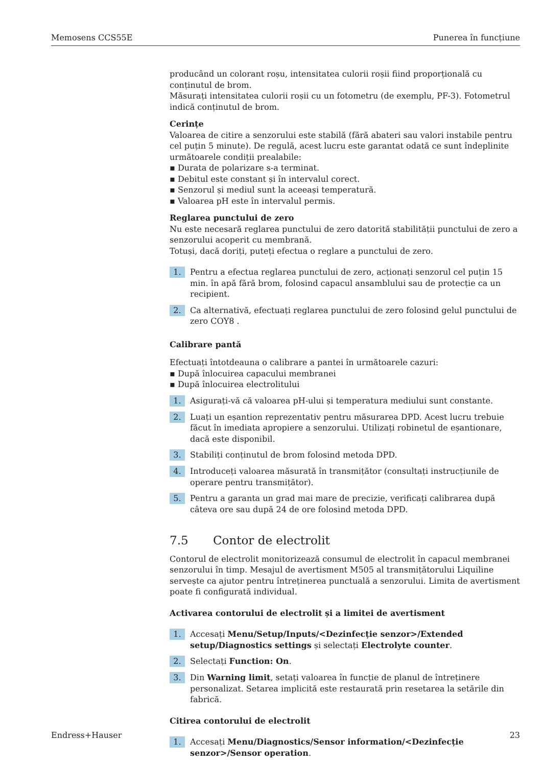Memosens CCS55E Punerea în funcțiune
producând un colorant roșu, intensitatea culorii roșii fiind proporțională cu conținutul de brom.
Măsurați intensitatea culorii roșii cu un fotometru (de exemplu, PF-3). Fotometrul indică conținutul de brom.
Cerințe
Valoarea de citire a senzorului este stabilă (fără abateri sau valori instabile pentru cel puțin 5 minute). De regulă, acest lucru este garantat odată ce sunt îndeplinite următoarele condiții prealabile:
Durata de polarizare s-a terminat.
Debitul este constant și în intervalul corect.
Senzorul și mediul sunt la aceeași temperatură.
Valoarea pH este în intervalul permis.
Reglarea punctului de zero
Nu este necesară reglarea punctului de zero datorită stabilității punctului de zero a senzorului acoperit cu membrană.
Totuși, dacă doriți, puteți efectua o reglare a punctului de zero.
1. Pentru a efectua reglarea punctului de zero, acționați senzorul cel puțin 15 min. în apă fără brom, folosind capacul ansamblului sau de protecție ca un recipient.
2. Ca alternativă, efectuați reglarea punctului de zero folosind gelul punctului de zero COY8 .
Calibrare pantă
Efectuați întotdeauna o calibrare a pantei în următoarele cazuri:
După înlocuirea capacului membranei
După înlocuirea electrolitului
1. Asigurați-vă că valoarea pH-ului și temperatura mediului sunt constante.
2. Luați un eșantion reprezentativ pentru măsurarea DPD. Acest lucru trebuie făcut în imediata apropiere a senzorului. Utilizați robinetul de eșantionare, dacă este disponibil.
3. Stabiliți conținutul de brom folosind metoda DPD.
4. Introduceți valoarea măsurată în transmițător (consultați instrucțiunile de operare pentru transmițător).
5. Pentru a garanta un grad mai mare de precizie, verificați calibrarea după câteva ore sau după 24 de ore folosind metoda DPD.
7.5 Contor de electrolit
Contorul de electrolit monitorizează consumul de electrolit în capacul membranei senzorului în timp. Mesajul de avertisment M505 al transmițătorului Liquiline servește ca ajutor pentru întreținerea punctuală a senzorului. Limita de avertisment poate fi configurată individual.
Activarea contorului de electrolit și a limitei de avertisment
1. Accesați Menu/Setup/Inputs/<Dezinfecție senzor>/Extended setup/Diagnostics settings și selectați Electrolyte counter.
2. Selectați Function: On.
3. Din Warning limit, setați valoarea în funcție de planul de întreținere personalizat. Setarea implicită este restaurată prin resetarea la setările din fabrică.
Citirea contorului de electrolit
1. Accesați Menu/Diagnostics/Sensor information/<Dezinfecție senzor>/Sensor operation.
Endress+Hauser 23